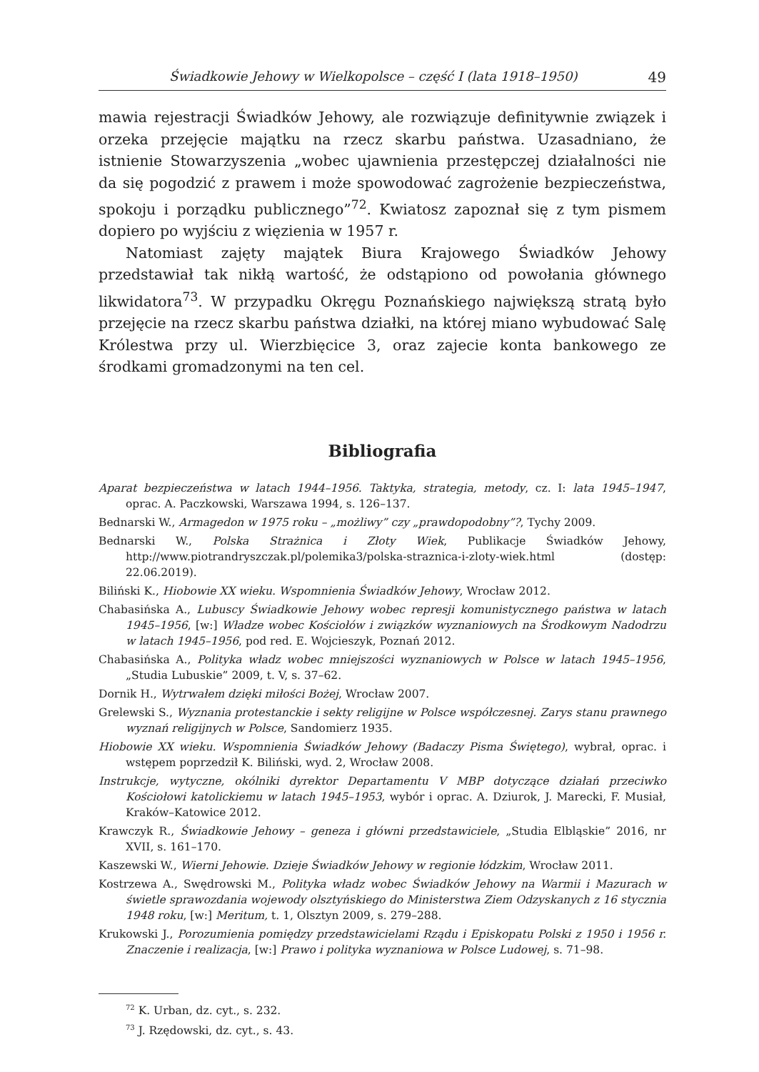Świadkowie Jehowy w Wielkopolsce – część I (lata 1918–1950) 49
mawia rejestracji Świadków Jehowy, ale rozwiązuje definitywnie związek i orzeka przejęcie majątku na rzecz skarbu państwa. Uzasadniano, że istnienie Stowarzyszenia „wobec ujawnienia przestępczej działalności nie da się pogodzić z prawem i może spowodować zagrożenie bezpieczeństwa, spokoju i porządku publicznego”<sup>72</sup>. Kwiatosz zapoznał się z tym pismem dopiero po wyjściu z więzienia w 1957 r.
Natomiast zajęty majątek Biura Krajowego Świadków Jehowy przedstawiał tak nikłą wartość, że odstąpiono od powołania głównego likwidatora<sup>73</sup>. W przypadku Okręgu Poznańskiego największą stratą było przejęcie na rzecz skarbu państwa działki, na której miano wybudować Salę Królestwa przy ul. Wierzbięcice 3, oraz zajecie konta bankowego ze środkami gromadzonymi na ten cel.
Bibliografia
Aparat bezpieczeństwa w latach 1944–1956. Taktyka, strategia, metody, cz. I: lata 1945–1947, oprac. A. Paczkowski, Warszawa 1994, s. 126–137.
Bednarski W., Armagedon w 1975 roku – „możliwy” czy „prawdopodobny”?, Tychy 2009.
Bednarski W., Polska Strażnica i Złoty Wiek, Publikacje Świadków Jehowy, http://www.piotrandryszczak.pl/polemika3/polska-straznica-i-zloty-wiek.html (dostęp: 22.06.2019).
Biliński K., Hiobowie XX wieku. Wspomnienia Świadków Jehowy, Wrocław 2012.
Chabasińska A., Lubuscy Świadkowie Jehowy wobec represji komunistycznego państwa w latach 1945–1956, [w:] Władze wobec Kościołów i związków wyznaniowych na Środkowym Nadodrzu w latach 1945–1956, pod red. E. Wojcieszyk, Poznań 2012.
Chabasińska A., Polityka władz wobec mniejszości wyznaniowych w Polsce w latach 1945–1956, „Studia Lubuskie” 2009, t. V, s. 37–62.
Dornik H., Wytrwałem dzięki miłości Bożej, Wrocław 2007.
Grelewski S., Wyznania protestanckie i sekty religijne w Polsce współczesnej. Zarys stanu prawnego wyznań religijnych w Polsce, Sandomierz 1935.
Hiobowie XX wieku. Wspomnienia Świadków Jehowy (Badaczy Pisma Świętego), wybrał, oprac. i wstępem poprzedził K. Biliński, wyd. 2, Wrocław 2008.
Instrukcje, wytyczne, okólniki dyrektor Departamentu V MBP dotyczące działań przeciwko Kościołowi katolickiemu w latach 1945–1953, wybór i oprac. A. Dziurok, J. Marecki, F. Musiał, Kraków–Katowice 2012.
Krawczyk R., Świadkowie Jehowy – geneza i główni przedstawiciele, „Studia Elbląskie” 2016, nr XVII, s. 161–170.
Kaszewski W., Wierni Jehowie. Dzieje Świadków Jehowy w regionie łódzkim, Wrocław 2011.
Kostrzewa A., Swędrowski M., Polityka władz wobec Świadków Jehowy na Warmii i Mazurach w świetle sprawozdania wojewody olsztyńskiego do Ministerstwa Ziem Odzyskanych z 16 stycznia 1948 roku, [w:] Meritum, t. 1, Olsztyn 2009, s. 279–288.
Krukowski J., Porozumienia pomiędzy przedstawicielami Rządu i Episkopatu Polski z 1950 i 1956 r. Znaczenie i realizacja, [w:] Prawo i polityka wyznaniowa w Polsce Ludowej, s. 71–98.
<sup>72</sup> K. Urban, dz. cyt., s. 232.
<sup>73</sup> J. Rzędowski, dz. cyt., s. 43.